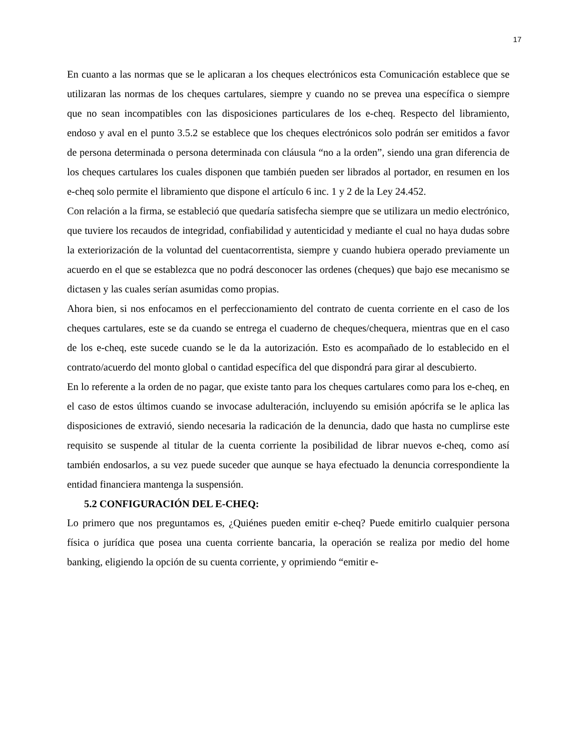17
En cuanto a las normas que se le aplicaran a los cheques electrónicos esta Comunicación establece que se utilizaran las normas de los cheques cartulares, siempre y cuando no se prevea una específica o siempre que no sean incompatibles con las disposiciones particulares de los e-cheq. Respecto del libramiento, endoso y aval en el punto 3.5.2 se establece que los cheques electrónicos solo podrán ser emitidos a favor de persona determinada o persona determinada con cláusula “no a la orden”, siendo una gran diferencia de los cheques cartulares los cuales disponen que también pueden ser librados al portador, en resumen en los e-cheq solo permite el libramiento que dispone el artículo 6 inc. 1 y 2 de la Ley 24.452.
Con relación a la firma, se estableció que quedaría satisfecha siempre que se utilizara un medio electrónico, que tuviere los recaudos de integridad, confiabilidad y autenticidad y mediante el cual no haya dudas sobre la exteriorización de la voluntad del cuentacorrentista, siempre y cuando hubiera operado previamente un acuerdo en el que se establezca que no podrá desconocer las ordenes (cheques) que bajo ese mecanismo se dictasen y las cuales serían asumidas como propias.
Ahora bien, si nos enfocamos en el perfeccionamiento del contrato de cuenta corriente en el caso de los cheques cartulares, este se da cuando se entrega el cuaderno de cheques/chequera, mientras que en el caso de los e-cheq, este sucede cuando se le da la autorización. Esto es acompañado de lo establecido en el contrato/acuerdo del monto global o cantidad específica del que dispondrá para girar al descubierto.
En lo referente a la orden de no pagar, que existe tanto para los cheques cartulares como para los e-cheq, en el caso de estos últimos cuando se invocase adulteración, incluyendo su emisión apócrifa se le aplica las disposiciones de extravió, siendo necesaria la radicación de la denuncia, dado que hasta no cumplirse este requisito se suspende al titular de la cuenta corriente la posibilidad de librar nuevos e-cheq, como así también endosarlos, a su vez puede suceder que aunque se haya efectuado la denuncia correspondiente la entidad financiera mantenga la suspensión.
5.2 CONFIGURACIÓN DEL E-CHEQ:
Lo primero que nos preguntamos es, ¿Quiénes pueden emitir e-cheq? Puede emitirlo cualquier persona física o jurídica que posea una cuenta corriente bancaria, la operación se realiza por medio del home banking, eligiendo la opción de su cuenta corriente, y oprimiendo “emitir e-